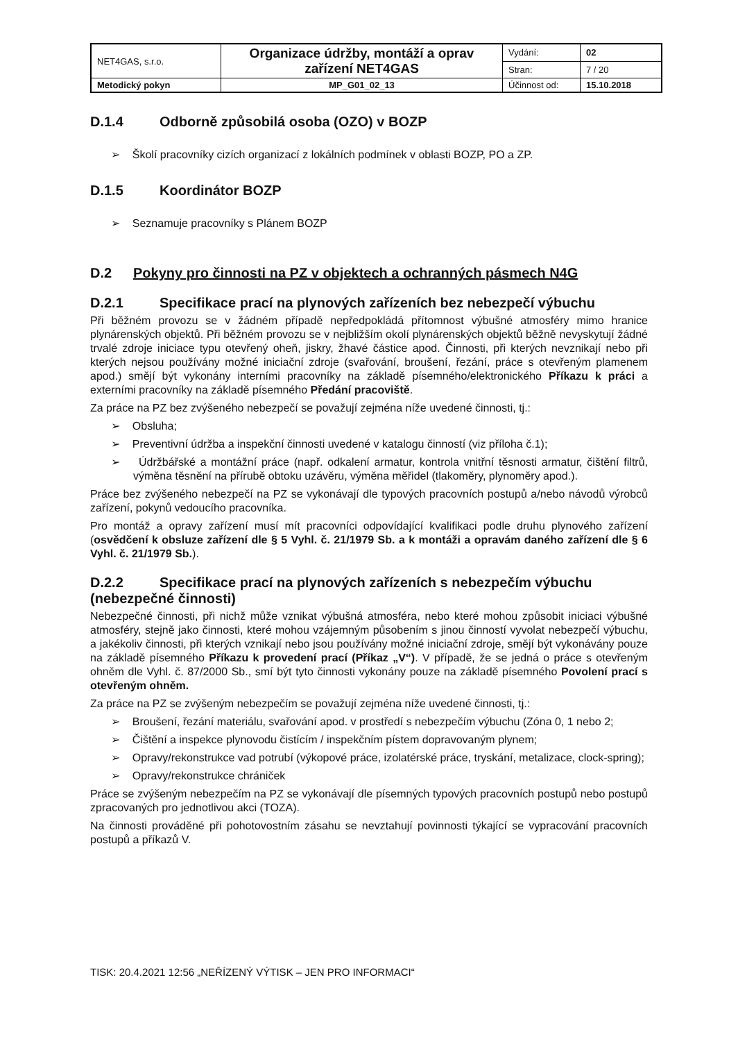| NET4GAS, s.r.o. | Organizace údržby, montáží a oprav zařízení NET4GAS | Vydání: | 02 |
| | | Stran: | 7 / 20 |
| Metodický pokyn | MP_G01_02_13 | Účinnost od: | 15.10.2018 |
D.1.4 Odborně způsobilá osoba (OZO) v BOZP
➢ Školí pracovníky cizích organizací z lokálních podmínek v oblasti BOZP, PO a ZP.
D.1.5 Koordinátor BOZP
➢ Seznamuje pracovníky s Plánem BOZP
D.2 Pokyny pro činnosti na PZ v objektech a ochranných pásmech N4G
D.2.1 Specifikace prací na plynových zařízeních bez nebezpečí výbuchu
Při běžném provozu se v žádném případě nepředpokládá přítomnost výbušné atmosféry mimo hranice plynárenských objektů. Při běžném provozu se v nejbližším okolí plynárenských objektů běžně nevyskytují žádné trvalé zdroje iniciace typu otevřený oheň, jiskry, žhavé částice apod. Činnosti, při kterých nevznikají nebo při kterých nejsou používány možné iniciační zdroje (svařování, broušení, řezání, práce s otevřeným plamenem apod.) smějí být vykonány interními pracovníky na základě písemného/elektronického Příkazu k práci a externími pracovníky na základě písemného Předání pracoviště.
Za práce na PZ bez zvýšeného nebezpečí se považují zejména níže uvedené činnosti, tj.:
➢ Obsluha;
➢ Preventivní údržba a inspekční činnosti uvedené v katalogu činností (viz příloha č.1);
➢ Údržbářské a montážní práce (např. odkalení armatur, kontrola vnitřní těsnosti armatur, čištění filtrů, výměna těsnění na přírubě obtoku uzávěru, výměna měřidel (tlakoměry, plynoměry apod.).
Práce bez zvýšeného nebezpečí na PZ se vykonávají dle typových pracovních postupů a/nebo návodů výrobců zařízení, pokynů vedoucího pracovníka.
Pro montáž a opravy zařízení musí mít pracovníci odpovídající kvalifikaci podle druhu plynového zařízení (osvědčení k obsluze zařízení dle § 5 Vyhl. č. 21/1979 Sb. a k montáži a opravám daného zařízení dle § 6 Vyhl. č. 21/1979 Sb.).
D.2.2 Specifikace prací na plynových zařízeních s nebezpečím výbuchu (nebezpečné činnosti)
Nebezpečné činnosti, při nichž může vznikat výbušná atmosféra, nebo které mohou způsobit iniciaci výbušné atmosféry, stejně jako činnosti, které mohou vzájemným působením s jinou činností vyvolat nebezpečí výbuchu, a jakékoliv činnosti, při kterých vznikají nebo jsou používány možné iniciační zdroje, smějí být vykonávány pouze na základě písemného Příkazu k provedení prací (Příkaz „V“). V případě, že se jedná o práce s otevřeným ohněm dle Vyhl. č. 87/2000 Sb., smí být tyto činnosti vykonány pouze na základě písemného Povolení prací s otevřeným ohněm.
Za práce na PZ se zvýšeným nebezpečím se považují zejména níže uvedené činnosti, tj.:
➢ Broušení, řezání materiálu, svařování apod. v prostředí s nebezpečím výbuchu (Zóna 0, 1 nebo 2;
➢ Čištění a inspekce plynovodu čistícím / inspekčním pístem dopravovaným plynem;
➢ Opravy/rekonstrukce vad potrubí (výkopové práce, izolatérské práce, tryskání, metalizace, clock-spring);
➢ Opravy/rekonstrukce chrániček
Práce se zvýšeným nebezpečím na PZ se vykonávají dle písemných typových pracovních postupů nebo postupů zpracovaných pro jednotlivou akci (TOZA).
Na činnosti prováděné při pohotovostním zásahu se nevztahují povinnosti týkající se vypracování pracovních postupů a příkazů V.
TISK: 20.4.2021 12:56 „NEŘÍZENÝ VÝTISK – JEN PRO INFORMACI“